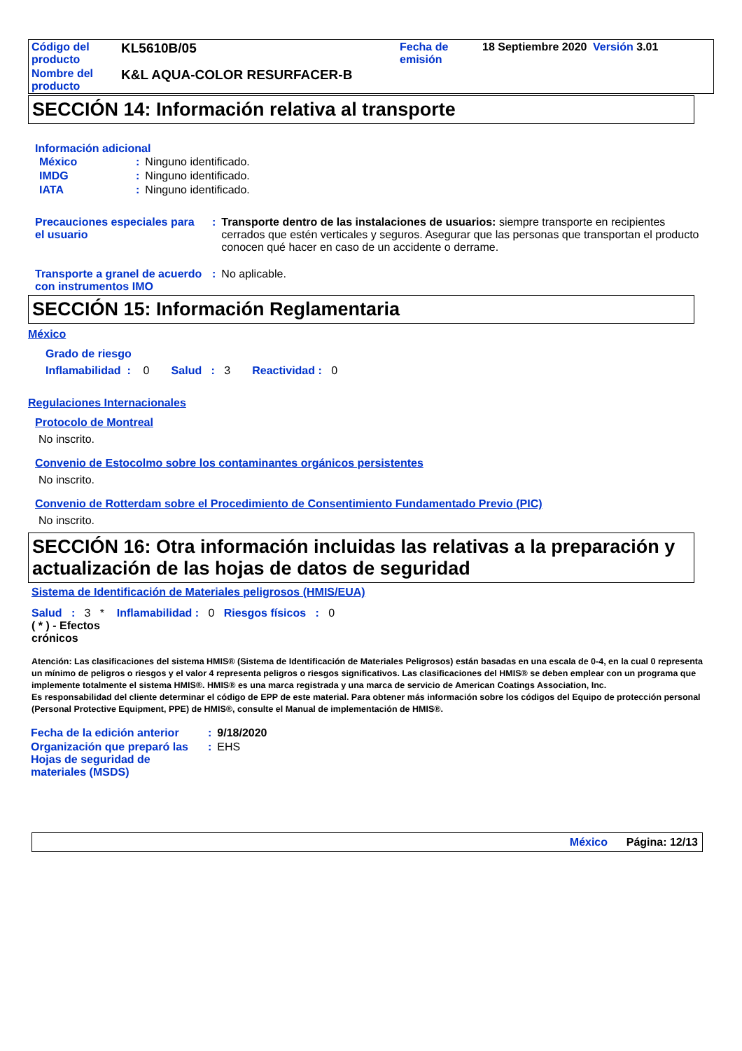| Código del producto | KL5610B/05 | Fecha de emisión | 18 Septiembre 2020 | Versión 3.01 |
| Nombre del producto | K&L AQUA-COLOR RESURFACER-B | | | |
SECCIÓN 14: Información relativa al transporte
Información adicional
| México | : | Ninguno identificado. |
| IMDG | : | Ninguno identificado. |
| IATA | : | Ninguno identificado. |
| Precauciones especiales para el usuario | : | Transporte dentro de las instalaciones de usuarios: siempre transporte en recipientes cerrados que estén verticales y seguros. Asegurar que las personas que transportan el producto conocen qué hacer en caso de un accidente o derrame. |
| Transporte a granel de acuerdo con instrumentos IMO | : | No aplicable. |
SECCIÓN 15: Información Reglamentaria
México
Grado de riesgo
Inflamabilidad : 0 Salud : 3 Reactividad : 0
Regulaciones Internacionales
Protocolo de Montreal
No inscrito.
Convenio de Estocolmo sobre los contaminantes orgánicos persistentes
No inscrito.
Convenio de Rotterdam sobre el Procedimiento de Consentimiento Fundamentado Previo (PIC)
No inscrito.
SECCIÓN 16: Otra información incluidas las relativas a la preparación y actualización de las hojas de datos de seguridad
Sistema de Identificación de Materiales peligrosos (HMIS/EUA)
Salud : 3 * Inflamabilidad : 0 Riesgos físicos : 0
( * ) - Efectos
crónicos
Atención: Las clasificaciones del sistema HMIS® (Sistema de Identificación de Materiales Peligrosos) están basadas en una escala de 0-4, en la cual 0 representa un mínimo de peligros o riesgos y el valor 4 representa peligros o riesgos significativos. Las clasificaciones del HMIS® se deben emplear con un programa que implemente totalmente el sistema HMIS®. HMIS® es una marca registrada y una marca de servicio de American Coatings Association, Inc.
Es responsabilidad del cliente determinar el código de EPP de este material. Para obtener más información sobre los códigos del Equipo de protección personal (Personal Protective Equipment, PPE) de HMIS®, consulte el Manual de implementación de HMIS®.
| Fecha de la edición anterior | : | 9/18/2020 |
| Organización que preparó las Hojas de seguridad de materiales (MSDS) | : | EHS |
México Página: 12/13